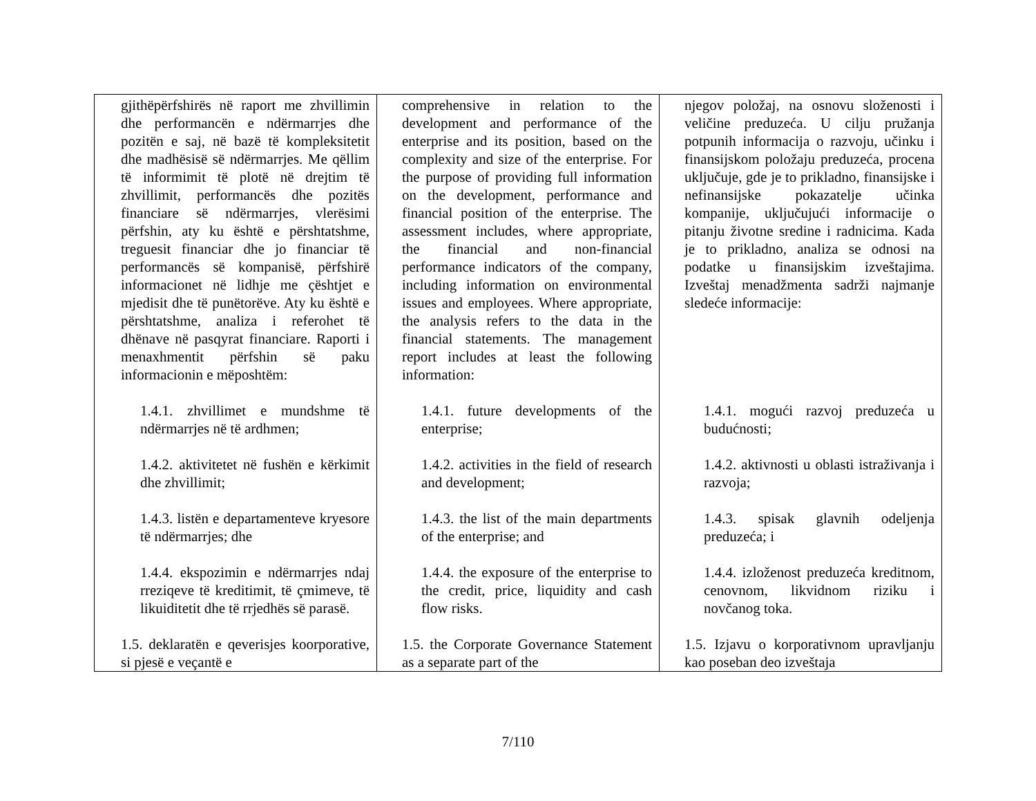| gjithëpërfshirës në raport me zhvillimin dhe performancën e ndërmarrjes dhe pozitën e saj, në bazë të kompleksitetit dhe madhësisë së ndërmarrjes. Me qëllim të informimit të plotë në drejtim të zhvillimit, performancës dhe pozitës financiare së ndërmarrjes, vlerësimi përfshin, aty ku është e përshtatshme, treguesit financiar dhe jo financiar të performancës së kompanisë, përfshirë informacionet në lidhje me çështjet e mjedisit dhe të punëtorëve. Aty ku është e përshtatshme, analiza i referohet të dhënave në pasqyrat financiare. Raporti i menaxhmentit përfshin së paku informacionin e mëposhtëm: 1.4.1. zhvillimet e mundshme të ndërmarrjes në të ardhmen; 1.4.2. aktivitetet në fushën e kërkimit dhe zhvillimit; 1.4.3. listën e departamenteve kryesore të ndërmarrjes; dhe 1.4.4. ekspozimin e ndërmarrjes ndaj rreziqeve të kreditimit, të çmimeve, të likuiditetit dhe të rrjedhës së parasë. 1.5. deklaratën e qeverisjes koorporative, si pjesë e veçantë e | comprehensive in relation to the development and performance of the enterprise and its position, based on the complexity and size of the enterprise. For the purpose of providing full information on the development, performance and financial position of the enterprise. The assessment includes, where appropriate, the financial and non-financial performance indicators of the company, including information on environmental issues and employees. Where appropriate, the analysis refers to the data in the financial statements. The management report includes at least the following information: 1.4.1. future developments of the enterprise; 1.4.2. activities in the field of research and development; 1.4.3. the list of the main departments of the enterprise; and 1.4.4. the exposure of the enterprise to the credit, price, liquidity and cash flow risks. 1.5. the Corporate Governance Statement as a separate part of the | njegov položaj, na osnovu složenosti i veličine preduzeća. U cilju pružanja potpunih informacija o razvoju, učinku i finansijskom položaju preduzeća, procena uključuje, gde je to prikladno, finansijske i nefinansijske pokazatelje učinka kompanije, uključujući informacije o pitanju životne sredine i radnicima. Kada je to prikladno, analiza se odnosi na podatke u finansijskim izveštajima. Izveštaj menadžmenta sadrži najmanje sledeće informacije: 1.4.1. mogući razvoj preduzeća u budućnosti; 1.4.2. aktivnosti u oblasti istraživanja i razvoja; 1.4.3. spisak glavnih odeljenja preduzeća; i 1.4.4. izloženost preduzeća kreditnom, cenovnom, likvidnom riziku i novčanog toka. 1.5. Izjavu o korporativnom upravljanju kao poseban deo izveštaja |
7/110